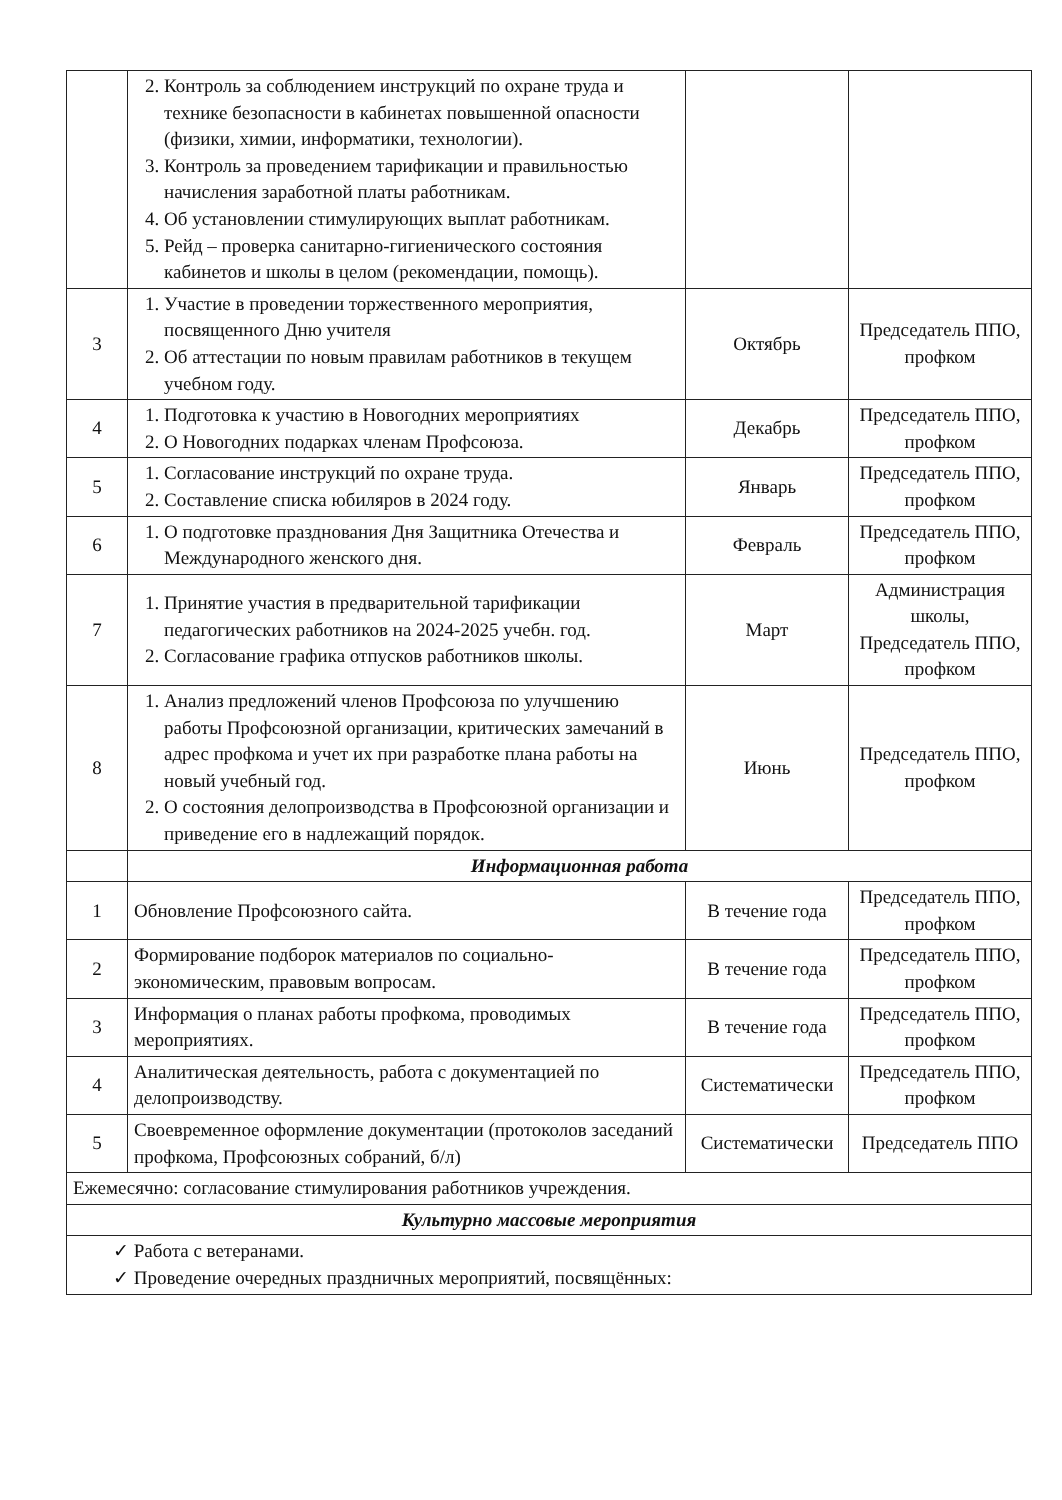| | 2. Контроль за соблюдением инструкций по охране труда и технике безопасности в кабинетах повышенной опасности (физики, химии, информатики, технологии). 3. Контроль за проведением тарификации и правильностью начисления заработной платы работникам. 4. Об установлении стимулирующих выплат работникам. 5. Рейд – проверка санитарно-гигиенического состояния кабинетов и школы в целом (рекомендации, помощь). | | |
| 3 | 1. Участие в проведении торжественного мероприятия, посвященного Дню учителя 2. Об аттестации по новым правилам работников в текущем учебном году. | Октябрь | Председатель ППО, профком |
| 4 | 1. Подготовка к участию в Новогодних мероприятиях 2. О Новогодних подарках членам Профсоюза. | Декабрь | Председатель ППО, профком |
| 5 | 1. Согласование инструкций по охране труда. 2. Составление списка юбиляров в 2024 году. | Январь | Председатель ППО, профком |
| 6 | 1. О подготовке празднования Дня Защитника Отечества и Международного женского дня. | Февраль | Председатель ППО, профком |
| 7 | 1. Принятие участия в предварительной тарификации педагогических работников на 2024-2025 учебн. год. 2. Согласование графика отпусков работников школы. | Март | Администрация школы, Председатель ППО, профком |
| 8 | 1. Анализ предложений членов Профсоюза по улучшению работы Профсоюзной организации, критических замечаний в адрес профкома и учет их при разработке плана работы на новый учебный год. 2. О состояния делопроизводства в Профсоюзной организации и приведение его в надлежащий порядок. | Июнь | Председатель ППО, профком |
| | Информационная работа | | |
| 1 | Обновление Профсоюзного сайта. | В течение года | Председатель ППО, профком |
| 2 | Формирование подборок материалов по социально-экономическим, правовым вопросам. | В течение года | Председатель ППО, профком |
| 3 | Информация о планах работы профкома, проводимых мероприятиях. | В течение года | Председатель ППО, профком |
| 4 | Аналитическая деятельность, работа с документацией по делопроизводству. | Систематически | Председатель ППО, профком |
| 5 | Своевременное оформление документации (протоколов заседаний профкома, Профсоюзных собраний, б/л) | Систематически | Председатель ППО |
| Ежемесячно: согласование стимулирования работников учреждения. | | | |
| Культурно массовые мероприятия | | | |
| ✓ Работа с ветеранами. ✓ Проведение очередных праздничных мероприятий, посвящённых: | | | |